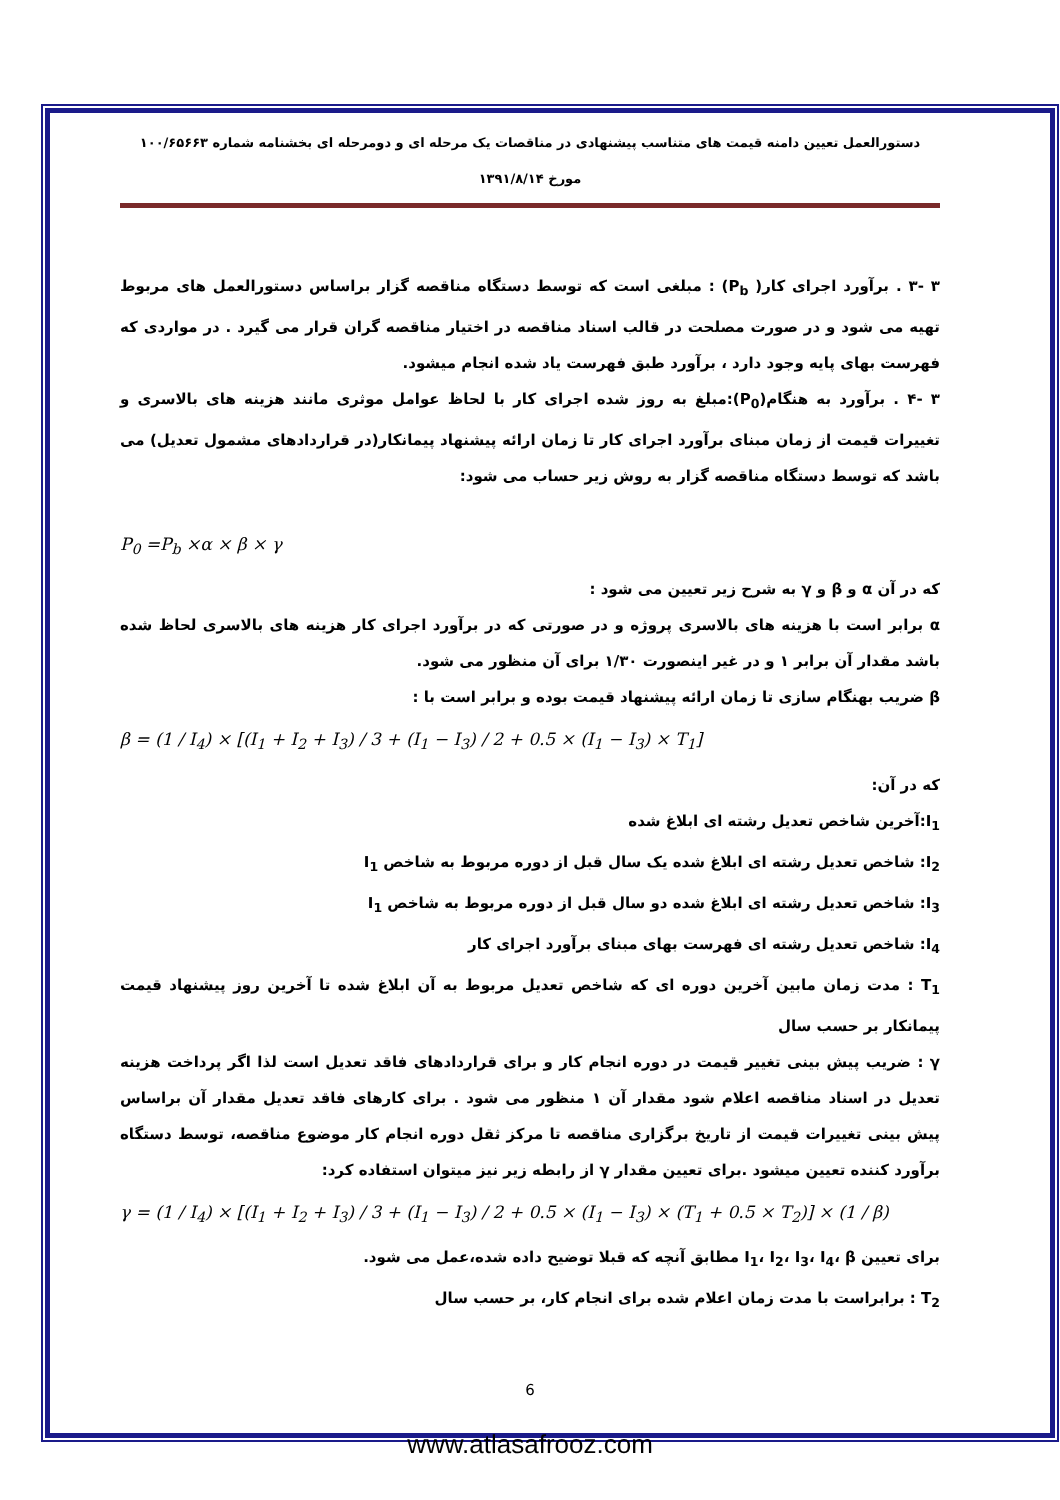دستورالعمل تعیین دامنه قیمت های متناسب پیشنهادی در مناقصات یک مرحله ای و دومرحله ای بخشنامه شماره ۱۰۰/۶۵۶۶۳
مورخ ۱۳۹۱/۸/۱۴
۳ -۳ . برآورد اجرای کار( P<sub>b</sub>) : مبلغی است که توسط دستگاه مناقصه گزار براساس دستورالعمل های مربوط تهیه می شود و در صورت مصلحت در قالب اسناد مناقصه در اختیار مناقصه گران قرار می گیرد . در مواردی که فهرست بهای پایه وجود دارد ، برآورد طبق فهرست یاد شده انجام میشود.
۳ -۴ . برآورد به هنگام(P<sub>0</sub>):مبلغ به روز شده اجرای کار با لحاظ عوامل موثری مانند هزینه های بالاسری و تغییرات قیمت از زمان مبنای برآورد اجرای کار تا زمان ارائه پیشنهاد پیمانکار(در قراردادهای مشمول تعدیل) می باشد که توسط دستگاه مناقصه گزار به روش زیر حساب می شود:
P<sub>0</sub> =P<sub>b</sub> ×α × β × γ
که در آن α و β و γ به شرح زیر تعیین می شود :
α برابر است با هزینه های بالاسری پروژه و در صورتی که در برآورد اجرای کار هزینه های بالاسری لحاظ شده باشد مقدار آن برابر ۱ و در غیر اینصورت ۱/۳۰ برای آن منظور می شود.
β ضریب بهنگام سازی تا زمان ارائه پیشنهاد قیمت بوده و برابر است با :
β = (1 / I<sub>4</sub>) × [(I<sub>1</sub> + I<sub>2</sub> + I<sub>3</sub>) / 3 + (I<sub>1</sub> − I<sub>3</sub>) / 2 + 0.5 × (I<sub>1</sub> − I<sub>3</sub>) × T<sub>1</sub>]
که در آن:
I<sub>1</sub>:آخرین شاخص تعدیل رشته ای ابلاغ شده
I<sub>2</sub>: شاخص تعدیل رشته ای ابلاغ شده یک سال قبل از دوره مربوط به شاخص I<sub>1</sub>
I<sub>3</sub>: شاخص تعدیل رشته ای ابلاغ شده دو سال قبل از دوره مربوط به شاخص I<sub>1</sub>
I<sub>4</sub>: شاخص تعدیل رشته ای فهرست بهای مبنای برآورد اجرای کار
T<sub>1</sub> : مدت زمان مابین آخرین دوره ای که شاخص تعدیل مربوط به آن ابلاغ شده تا آخرین روز پیشنهاد قیمت پیمانکار بر حسب سال
γ : ضریب پیش بینی تغییر قیمت در دوره انجام کار و برای قراردادهای فاقد تعدیل است لذا اگر پرداخت هزینه تعدیل در اسناد مناقصه اعلام شود مقدار آن ۱ منظور می شود . برای کارهای فاقد تعدیل مقدار آن براساس پیش بینی تغییرات قیمت از تاریخ برگزاری مناقصه تا مرکز ثقل دوره انجام کار موضوع مناقصه، توسط دستگاه برآورد کننده تعیین میشود .برای تعیین مقدار γ از رابطه زیر نیز میتوان استفاده کرد:
γ = (1 / I<sub>4</sub>) × [(I<sub>1</sub> + I<sub>2</sub> + I<sub>3</sub>) / 3 + (I<sub>1</sub> − I<sub>3</sub>) / 2 + 0.5 × (I<sub>1</sub> − I<sub>3</sub>) × (T<sub>1</sub> + 0.5 × T<sub>2</sub>)] × (1 / β)
برای تعیین I<sub>1</sub>، I<sub>2</sub>، I<sub>3</sub>، I<sub>4</sub>، β مطابق آنچه که قبلا توضیح داده شده،عمل می شود.
T<sub>2</sub> : برابراست با مدت زمان اعلام شده برای انجام کار، بر حسب سال
6
www.atlasafrooz.com